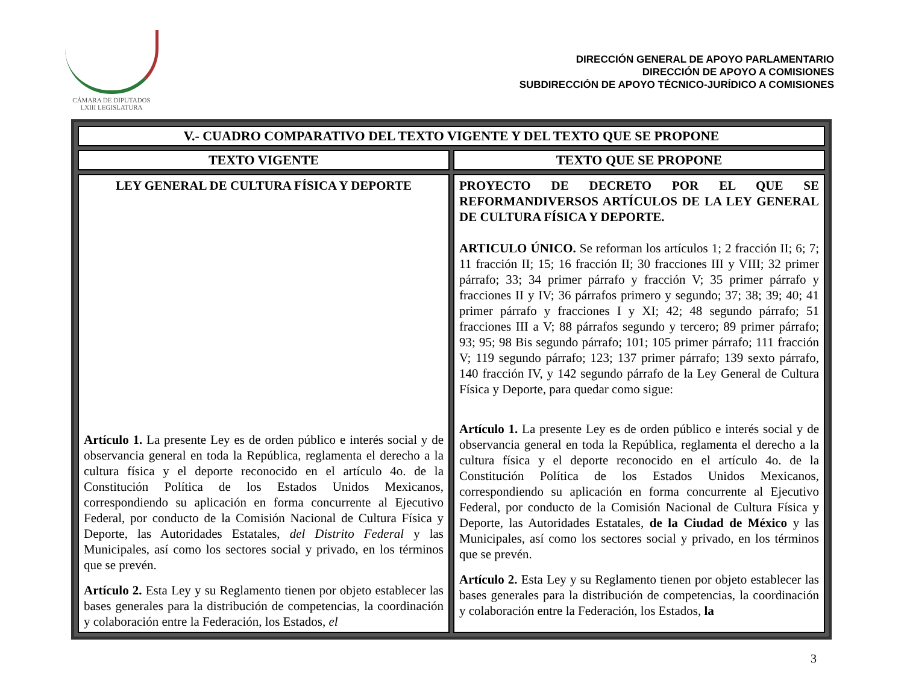CÁMARA DE DIPUTADOS
LXIII LEGISLATURA
DIRECCIÓN GENERAL DE APOYO PARLAMENTARIO
DIRECCIÓN DE APOYO A COMISIONES
SUBDIRECCIÓN DE APOYO TÉCNICO-JURÍDICO A COMISIONES
| V.- CUADRO COMPARATIVO DEL TEXTO VIGENTE Y DEL TEXTO QUE SE PROPONE | |
| --- | --- |
| TEXTO VIGENTE | TEXTO QUE SE PROPONE |
| LEY GENERAL DE CULTURA FÍSICA Y DEPORTE Artículo 1. La presente Ley es de orden público e interés social y de observancia general en toda la República, reglamenta el derecho a la cultura física y el deporte reconocido en el artículo 4o. de la Constitución Política de los Estados Unidos Mexicanos, correspondiendo su aplicación en forma concurrente al Ejecutivo Federal, por conducto de la Comisión Nacional de Cultura Física y Deporte, las Autoridades Estatales, del Distrito Federal y las Municipales, así como los sectores social y privado, en los términos que se prevén. Artículo 2. Esta Ley y su Reglamento tienen por objeto establecer las bases generales para la distribución de competencias, la coordinación y colaboración entre la Federación, los Estados, el | PROYECTO DE DECRETO POR EL QUE SE REFORMANDIVERSOS ARTÍCULOS DE LA LEY GENERAL DE CULTURA FÍSICA Y DEPORTE. ARTICULO ÚNICO. Se reforman los artículos 1; 2 fracción II; 6; 7; 11 fracción II; 15; 16 fracción II; 30 fracciones III y VIII; 32 primer párrafo; 33; 34 primer párrafo y fracción V; 35 primer párrafo y fracciones II y IV; 36 párrafos primero y segundo; 37; 38; 39; 40; 41 primer párrafo y fracciones I y XI; 42; 48 segundo párrafo; 51 fracciones III a V; 88 párrafos segundo y tercero; 89 primer párrafo; 93; 95; 98 Bis segundo párrafo; 101; 105 primer párrafo; 111 fracción V; 119 segundo párrafo; 123; 137 primer párrafo; 139 sexto párrafo, 140 fracción IV, y 142 segundo párrafo de la Ley General de Cultura Física y Deporte, para quedar como sigue: Artículo 1. La presente Ley es de orden público e interés social y de observancia general en toda la República, reglamenta el derecho a la cultura física y el deporte reconocido en el artículo 4o. de la Constitución Política de los Estados Unidos Mexicanos, correspondiendo su aplicación en forma concurrente al Ejecutivo Federal, por conducto de la Comisión Nacional de Cultura Física y Deporte, las Autoridades Estatales, de la Ciudad de México y las Municipales, así como los sectores social y privado, en los términos que se prevén. Artículo 2. Esta Ley y su Reglamento tienen por objeto establecer las bases generales para la distribución de competencias, la coordinación y colaboración entre la Federación, los Estados, la |
3